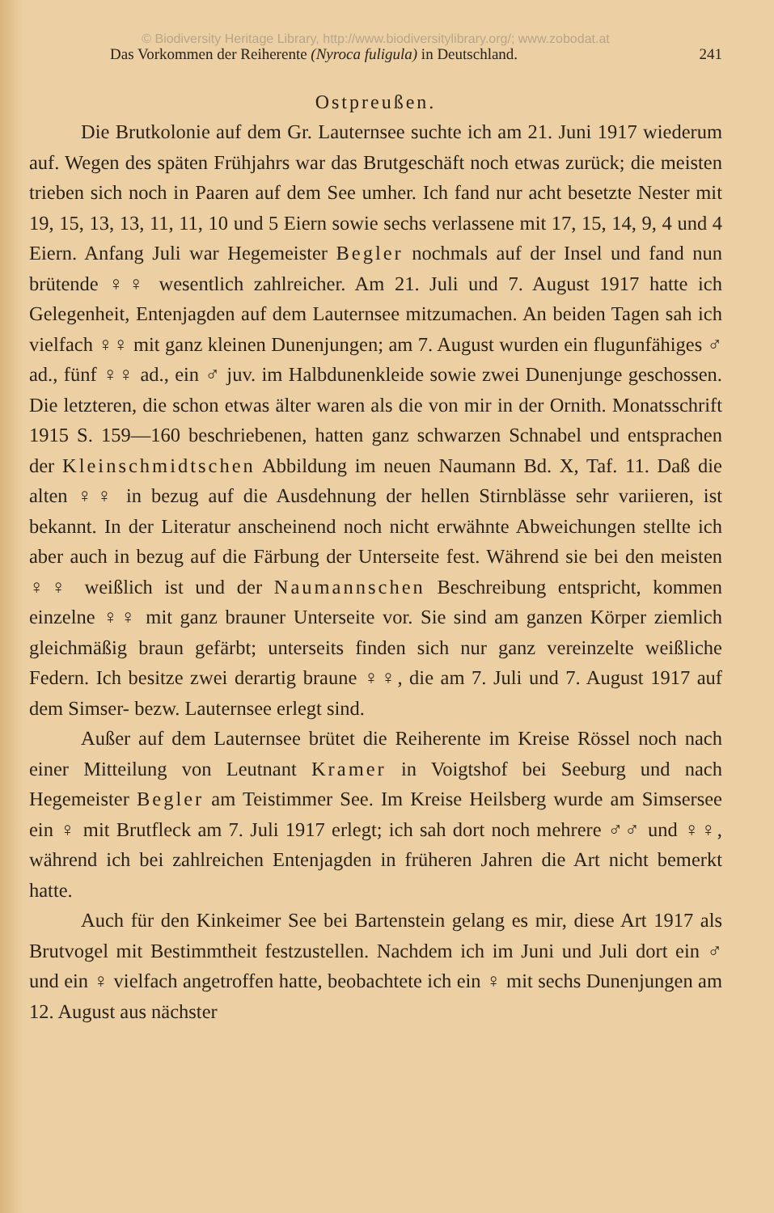© Biodiversity Heritage Library, http://www.biodiversitylibrary.org/; www.zobodat.at
Das Vorkommen der Reiherente (Nyroca fuligula) in Deutschland. 241
Ostpreußen.
Die Brutkolonie auf dem Gr. Lauternsee suchte ich am 21. Juni 1917 wiederum auf. Wegen des späten Frühjahrs war das Brutgeschäft noch etwas zurück; die meisten trieben sich noch in Paaren auf dem See umher. Ich fand nur acht besetzte Nester mit 19, 15, 13, 13, 11, 11, 10 und 5 Eiern sowie sechs verlassene mit 17, 15, 14, 9, 4 und 4 Eiern. Anfang Juli war Hegemeister Begler nochmals auf der Insel und fand nun brütende ♀♀ wesentlich zahlreicher. Am 21. Juli und 7. August 1917 hatte ich Gelegenheit, Entenjagden auf dem Lauternsee mitzumachen. An beiden Tagen sah ich vielfach ♀♀ mit ganz kleinen Dunenjungen; am 7. August wurden ein flugunfähiges ♂ ad., fünf ♀♀ ad., ein ♂ juv. im Halbdunenkleide sowie zwei Dunenjunge geschossen. Die letzteren, die schon etwas älter waren als die von mir in der Ornith. Monatsschrift 1915 S. 159—160 beschriebenen, hatten ganz schwarzen Schnabel und entsprachen der Kleinschmidtschen Abbildung im neuen Naumann Bd. X, Taf. 11. Daß die alten ♀♀ in bezug auf die Ausdehnung der hellen Stirnblässe sehr variieren, ist bekannt. In der Literatur anscheinend noch nicht erwähnte Abweichungen stellte ich aber auch in bezug auf die Färbung der Unterseite fest. Während sie bei den meisten ♀♀ weißlich ist und der Naumannschen Beschreibung entspricht, kommen einzelne ♀♀ mit ganz brauner Unterseite vor. Sie sind am ganzen Körper ziemlich gleichmäßig braun gefärbt; unterseits finden sich nur ganz vereinzelte weißliche Federn. Ich besitze zwei derartig braune ♀♀, die am 7. Juli und 7. August 1917 auf dem Simser- bezw. Lauternsee erlegt sind.
Außer auf dem Lauternsee brütet die Reiherente im Kreise Rössel noch nach einer Mitteilung von Leutnant Kramer in Voigtshof bei Seeburg und nach Hegemeister Begler am Teistimmer See. Im Kreise Heilsberg wurde am Simsersee ein ♀ mit Brutfleck am 7. Juli 1917 erlegt; ich sah dort noch mehrere ♂♂ und ♀♀, während ich bei zahlreichen Entenjagden in früheren Jahren die Art nicht bemerkt hatte.
Auch für den Kinkeimer See bei Bartenstein gelang es mir, diese Art 1917 als Brutvogel mit Bestimmtheit festzustellen. Nachdem ich im Juni und Juli dort ein ♂ und ein ♀ vielfach angetroffen hatte, beobachtete ich ein ♀ mit sechs Dunenjungen am 12. August aus nächster